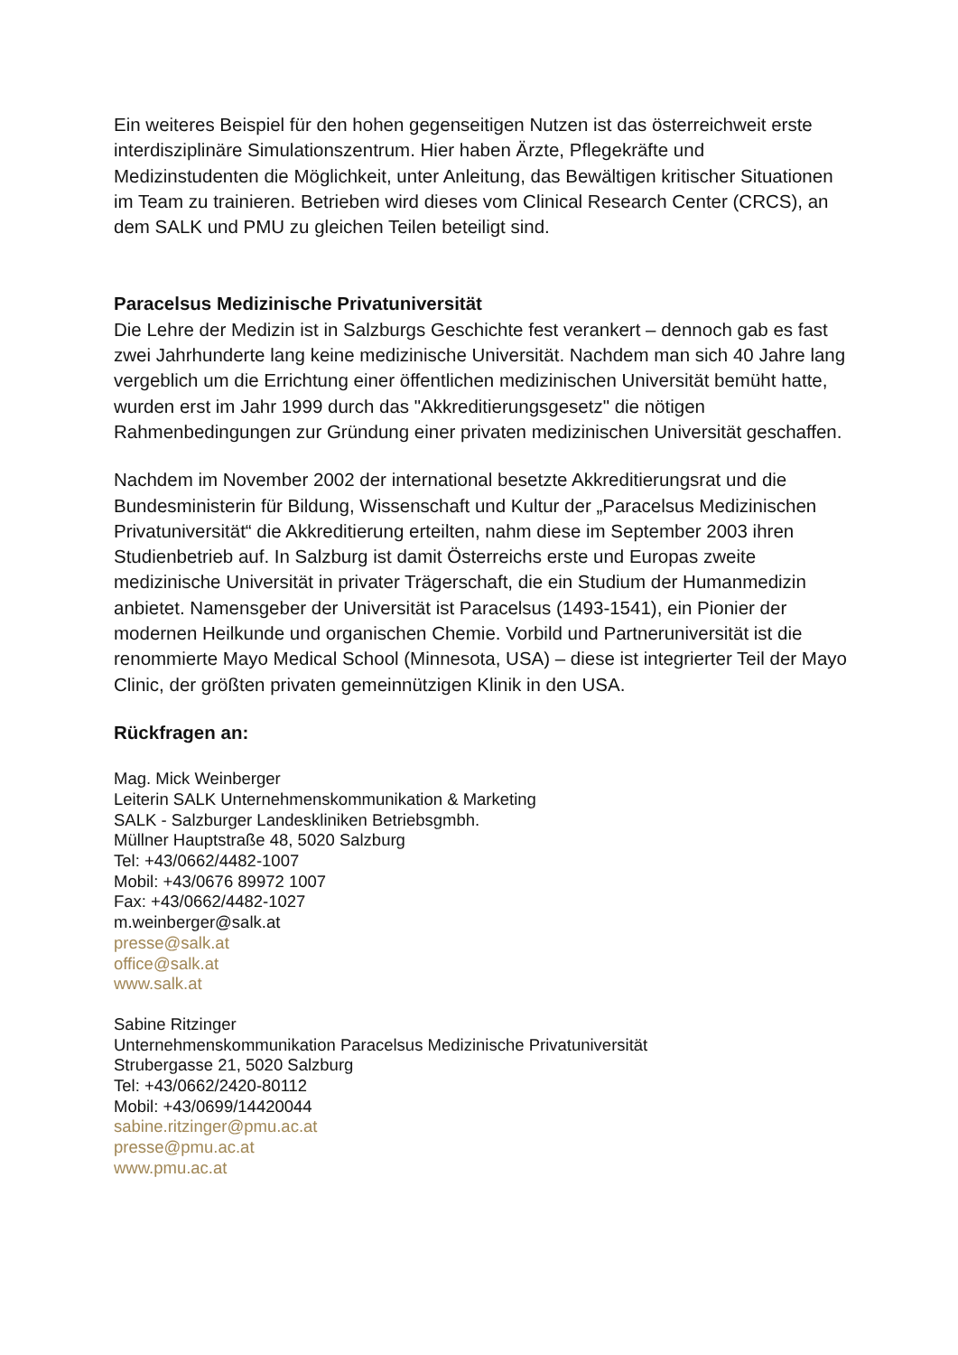Ein weiteres Beispiel für den hohen gegenseitigen Nutzen ist das österreichweit erste interdisziplinäre Simulationszentrum. Hier haben Ärzte, Pflegekräfte und Medizinstudenten die Möglichkeit, unter Anleitung, das Bewältigen kritischer Situationen im Team zu trainieren. Betrieben wird dieses vom Clinical Research Center (CRCS), an dem SALK und PMU zu gleichen Teilen beteiligt sind.
Paracelsus Medizinische Privatuniversität
Die Lehre der Medizin ist in Salzburgs Geschichte fest verankert – dennoch gab es fast zwei Jahrhunderte lang keine medizinische Universität. Nachdem man sich 40 Jahre lang vergeblich um die Errichtung einer öffentlichen medizinischen Universität bemüht hatte, wurden erst im Jahr 1999 durch das "Akkreditierungsgesetz" die nötigen Rahmenbedingungen zur Gründung einer privaten medizinischen Universität geschaffen.
Nachdem im November 2002 der international besetzte Akkreditierungsrat und die Bundesministerin für Bildung, Wissenschaft und Kultur der „Paracelsus Medizinischen Privatuniversität“ die Akkreditierung erteilten, nahm diese im September 2003 ihren Studienbetrieb auf. In Salzburg ist damit Österreichs erste und Europas zweite medizinische Universität in privater Trägerschaft, die ein Studium der Humanmedizin anbietet. Namensgeber der Universität ist Paracelsus (1493-1541), ein Pionier der modernen Heilkunde und organischen Chemie. Vorbild und Partneruniversität ist die renommierte Mayo Medical School (Minnesota, USA) – diese ist integrierter Teil der Mayo Clinic, der größten privaten gemeinnützigen Klinik in den USA.
Rückfragen an:
Mag. Mick Weinberger
Leiterin SALK Unternehmenskommunikation & Marketing
SALK - Salzburger Landeskliniken Betriebsgmbh.
Müllner Hauptstraße 48, 5020 Salzburg
Tel: +43/0662/4482-1007
Mobil: +43/0676 89972 1007
Fax: +43/0662/4482-1027
m.weinberger@salk.at
presse@salk.at
office@salk.at
www.salk.at
Sabine Ritzinger
Unternehmenskommunikation Paracelsus Medizinische Privatuniversität
Strubergasse 21, 5020 Salzburg
Tel: +43/0662/2420-80112
Mobil: +43/0699/14420044
sabine.ritzinger@pmu.ac.at
presse@pmu.ac.at
www.pmu.ac.at